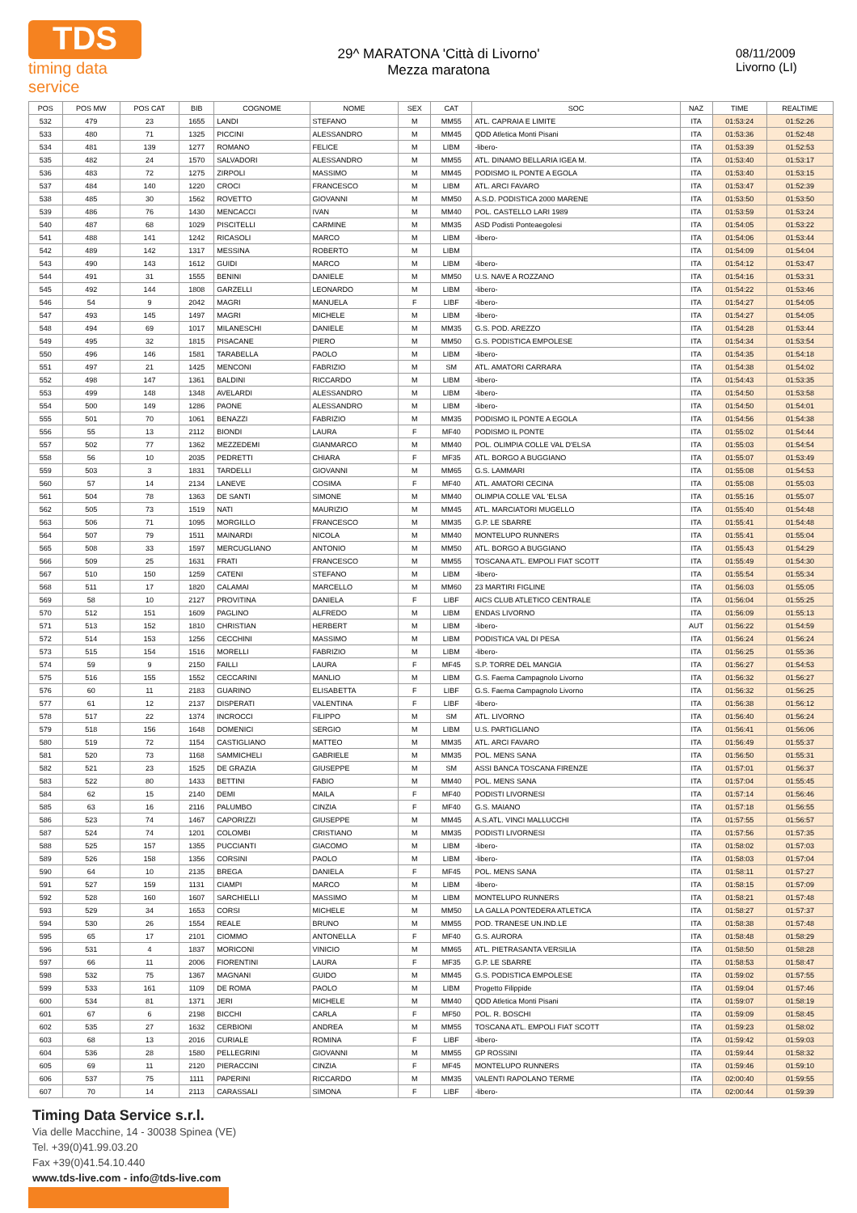TDS
timing data service
29^ MARATONA 'Città di Livorno'
Mezza maratona
08/11/2009
Livorno (LI)
| POS | POS MW | POS CAT | BIB | COGNOME | NOME | SEX | CAT | SOC | NAZ | TIME | REALTIME |
| --- | --- | --- | --- | --- | --- | --- | --- | --- | --- | --- | --- |
| 532 | 479 | 23 | 1655 | LANDI | STEFANO | M | MM55 | ATL. CAPRAIA E LIMITE | ITA | 01:53:24 | 01:52:26 |
| 533 | 480 | 71 | 1325 | PICCINI | ALESSANDRO | M | MM45 | QDD Atletica Monti Pisani | ITA | 01:53:36 | 01:52:48 |
| 534 | 481 | 139 | 1277 | ROMANO | FELICE | M | LIBM | -libero- | ITA | 01:53:39 | 01:52:53 |
| 535 | 482 | 24 | 1570 | SALVADORI | ALESSANDRO | M | MM55 | ATL. DINAMO BELLARIA IGEA M. | ITA | 01:53:40 | 01:53:17 |
| 536 | 483 | 72 | 1275 | ZIRPOLI | MASSIMO | M | MM45 | PODISMO IL PONTE A EGOLA | ITA | 01:53:40 | 01:53:15 |
| 537 | 484 | 140 | 1220 | CROCI | FRANCESCO | M | LIBM | ATL. ARCI FAVARO | ITA | 01:53:47 | 01:52:39 |
| 538 | 485 | 30 | 1562 | ROVETTO | GIOVANNI | M | MM50 | A.S.D. PODISTICA 2000 MARENE | ITA | 01:53:50 | 01:53:50 |
| 539 | 486 | 76 | 1430 | MENCACCI | IVAN | M | MM40 | POL. CASTELLO LARI 1989 | ITA | 01:53:59 | 01:53:24 |
| 540 | 487 | 68 | 1029 | PISCITELLI | CARMINE | M | MM35 | ASD Podisti Ponteaegolesi | ITA | 01:54:05 | 01:53:22 |
| 541 | 488 | 141 | 1242 | RICASOLI | MARCO | M | LIBM | -libero- | ITA | 01:54:06 | 01:53:44 |
| 542 | 489 | 142 | 1317 | MESSINA | ROBERTO | M | LIBM | | ITA | 01:54:09 | 01:54:04 |
| 543 | 490 | 143 | 1612 | GUIDI | MARCO | M | LIBM | -libero- | ITA | 01:54:12 | 01:53:47 |
| 544 | 491 | 31 | 1555 | BENINI | DANIELE | M | MM50 | U.S. NAVE A ROZZANO | ITA | 01:54:16 | 01:53:31 |
| 545 | 492 | 144 | 1808 | GARZELLI | LEONARDO | M | LIBM | -libero- | ITA | 01:54:22 | 01:53:46 |
| 546 | 54 | 9 | 2042 | MAGRI | MANUELA | F | LIBF | -libero- | ITA | 01:54:27 | 01:54:05 |
| 547 | 493 | 145 | 1497 | MAGRI | MICHELE | M | LIBM | -libero- | ITA | 01:54:27 | 01:54:05 |
| 548 | 494 | 69 | 1017 | MILANESCHI | DANIELE | M | MM35 | G.S. POD. AREZZO | ITA | 01:54:28 | 01:53:44 |
| 549 | 495 | 32 | 1815 | PISACANE | PIERO | M | MM50 | G.S. PODISTICA EMPOLESE | ITA | 01:54:34 | 01:53:54 |
| 550 | 496 | 146 | 1581 | TARABELLA | PAOLO | M | LIBM | -libero- | ITA | 01:54:35 | 01:54:18 |
| 551 | 497 | 21 | 1425 | MENCONI | FABRIZIO | M | SM | ATL. AMATORI CARRARA | ITA | 01:54:38 | 01:54:02 |
| 552 | 498 | 147 | 1361 | BALDINI | RICCARDO | M | LIBM | -libero- | ITA | 01:54:43 | 01:53:35 |
| 553 | 499 | 148 | 1348 | AVELARDI | ALESSANDRO | M | LIBM | -libero- | ITA | 01:54:50 | 01:53:58 |
| 554 | 500 | 149 | 1286 | PAONE | ALESSANDRO | M | LIBM | -libero- | ITA | 01:54:50 | 01:54:01 |
| 555 | 501 | 70 | 1061 | BENAZZI | FABRIZIO | M | MM35 | PODISMO IL PONTE A EGOLA | ITA | 01:54:56 | 01:54:38 |
| 556 | 55 | 13 | 2112 | BIONDI | LAURA | F | MF40 | PODISMO IL PONTE | ITA | 01:55:02 | 01:54:44 |
| 557 | 502 | 77 | 1362 | MEZZEDEMI | GIANMARCO | M | MM40 | POL. OLIMPIA COLLE VAL D'ELSA | ITA | 01:55:03 | 01:54:54 |
| 558 | 56 | 10 | 2035 | PEDRETTI | CHIARA | F | MF35 | ATL. BORGO A BUGGIANO | ITA | 01:55:07 | 01:53:49 |
| 559 | 503 | 3 | 1831 | TARDELLI | GIOVANNI | M | MM65 | G.S. LAMMARI | ITA | 01:55:08 | 01:54:53 |
| 560 | 57 | 14 | 2134 | LANEVE | COSIMA | F | MF40 | ATL. AMATORI CECINA | ITA | 01:55:08 | 01:55:03 |
| 561 | 504 | 78 | 1363 | DE SANTI | SIMONE | M | MM40 | OLIMPIA COLLE VAL 'ELSA | ITA | 01:55:16 | 01:55:07 |
| 562 | 505 | 73 | 1519 | NATI | MAURIZIO | M | MM45 | ATL. MARCIATORI MUGELLO | ITA | 01:55:40 | 01:54:48 |
| 563 | 506 | 71 | 1095 | MORGILLO | FRANCESCO | M | MM35 | G.P. LE SBARRE | ITA | 01:55:41 | 01:54:48 |
| 564 | 507 | 79 | 1511 | MAINARDI | NICOLA | M | MM40 | MONTELUPO RUNNERS | ITA | 01:55:41 | 01:55:04 |
| 565 | 508 | 33 | 1597 | MERCUGLIANO | ANTONIO | M | MM50 | ATL. BORGO A BUGGIANO | ITA | 01:55:43 | 01:54:29 |
| 566 | 509 | 25 | 1631 | FRATI | FRANCESCO | M | MM55 | TOSCANA ATL. EMPOLI FIAT SCOTT | ITA | 01:55:49 | 01:54:30 |
| 567 | 510 | 150 | 1259 | CATENI | STEFANO | M | LIBM | -libero- | ITA | 01:55:54 | 01:55:34 |
| 568 | 511 | 17 | 1820 | CALAMAI | MARCELLO | M | MM60 | 23 MARTIRI FIGLINE | ITA | 01:56:03 | 01:55:05 |
| 569 | 58 | 10 | 2127 | PROVITINA | DANIELA | F | LIBF | AICS CLUB ATLETICO CENTRALE | ITA | 01:56:04 | 01:55:25 |
| 570 | 512 | 151 | 1609 | PAGLINO | ALFREDO | M | LIBM | ENDAS LIVORNO | ITA | 01:56:09 | 01:55:13 |
| 571 | 513 | 152 | 1810 | CHRISTIAN | HERBERT | M | LIBM | -libero- | AUT | 01:56:22 | 01:54:59 |
| 572 | 514 | 153 | 1256 | CECCHINI | MASSIMO | M | LIBM | PODISTICA VAL DI PESA | ITA | 01:56:24 | 01:56:24 |
| 573 | 515 | 154 | 1516 | MORELLI | FABRIZIO | M | LIBM | -libero- | ITA | 01:56:25 | 01:55:36 |
| 574 | 59 | 9 | 2150 | FAILLI | LAURA | F | MF45 | S.P. TORRE DEL MANGIA | ITA | 01:56:27 | 01:54:53 |
| 575 | 516 | 155 | 1552 | CECCARINI | MANLIO | M | LIBM | G.S. Faema Campagnolo Livorno | ITA | 01:56:32 | 01:56:27 |
| 576 | 60 | 11 | 2183 | GUARINO | ELISABETTA | F | LIBF | G.S. Faema Campagnolo Livorno | ITA | 01:56:32 | 01:56:25 |
| 577 | 61 | 12 | 2137 | DISPERATI | VALENTINA | F | LIBF | -libero- | ITA | 01:56:38 | 01:56:12 |
| 578 | 517 | 22 | 1374 | INCROCCI | FILIPPO | M | SM | ATL. LIVORNO | ITA | 01:56:40 | 01:56:24 |
| 579 | 518 | 156 | 1648 | DOMENICI | SERGIO | M | LIBM | U.S. PARTIGLIANO | ITA | 01:56:41 | 01:56:06 |
| 580 | 519 | 72 | 1154 | CASTIGLIANO | MATTEO | M | MM35 | ATL. ARCI FAVARO | ITA | 01:56:49 | 01:55:37 |
| 581 | 520 | 73 | 1168 | SAMMICHELI | GABRIELE | M | MM35 | POL. MENS SANA | ITA | 01:56:50 | 01:55:31 |
| 582 | 521 | 23 | 1525 | DE GRAZIA | GIUSEPPE | M | SM | ASSI BANCA TOSCANA FIRENZE | ITA | 01:57:01 | 01:56:37 |
| 583 | 522 | 80 | 1433 | BETTINI | FABIO | M | MM40 | POL. MENS SANA | ITA | 01:57:04 | 01:55:45 |
| 584 | 62 | 15 | 2140 | DEMI | MAILA | F | MF40 | PODISTI LIVORNESI | ITA | 01:57:14 | 01:56:46 |
| 585 | 63 | 16 | 2116 | PALUMBO | CINZIA | F | MF40 | G.S. MAIANO | ITA | 01:57:18 | 01:56:55 |
| 586 | 523 | 74 | 1467 | CAPORIZZI | GIUSEPPE | M | MM45 | A.S.ATL. VINCI MALLUCCHI | ITA | 01:57:55 | 01:56:57 |
| 587 | 524 | 74 | 1201 | COLOMBI | CRISTIANO | M | MM35 | PODISTI LIVORNESI | ITA | 01:57:56 | 01:57:35 |
| 588 | 525 | 157 | 1355 | PUCCIANTI | GIACOMO | M | LIBM | -libero- | ITA | 01:58:02 | 01:57:03 |
| 589 | 526 | 158 | 1356 | CORSINI | PAOLO | M | LIBM | -libero- | ITA | 01:58:03 | 01:57:04 |
| 590 | 64 | 10 | 2135 | BREGA | DANIELA | F | MF45 | POL. MENS SANA | ITA | 01:58:11 | 01:57:27 |
| 591 | 527 | 159 | 1131 | CIAMPI | MARCO | M | LIBM | -libero- | ITA | 01:58:15 | 01:57:09 |
| 592 | 528 | 160 | 1607 | SARCHIELLI | MASSIMO | M | LIBM | MONTELUPO RUNNERS | ITA | 01:58:21 | 01:57:48 |
| 593 | 529 | 34 | 1653 | CORSI | MICHELE | M | MM50 | LA GALLA PONTEDERA ATLETICA | ITA | 01:58:27 | 01:57:37 |
| 594 | 530 | 26 | 1554 | REALE | BRUNO | M | MM55 | POD. TRANESE UN.IND.LE | ITA | 01:58:38 | 01:57:48 |
| 595 | 65 | 17 | 2101 | CIOMMO | ANTONELLA | F | MF40 | G.S. AURORA | ITA | 01:58:48 | 01:58:29 |
| 596 | 531 | 4 | 1837 | MORICONI | VINICIO | M | MM65 | ATL. PIETRASANTA VERSILIA | ITA | 01:58:50 | 01:58:28 |
| 597 | 66 | 11 | 2006 | FIORENTINI | LAURA | F | MF35 | G.P. LE SBARRE | ITA | 01:58:53 | 01:58:47 |
| 598 | 532 | 75 | 1367 | MAGNANI | GUIDO | M | MM45 | G.S. PODISTICA EMPOLESE | ITA | 01:59:02 | 01:57:55 |
| 599 | 533 | 161 | 1109 | DE ROMA | PAOLO | M | LIBM | Progetto Filippide | ITA | 01:59:04 | 01:57:46 |
| 600 | 534 | 81 | 1371 | JERI | MICHELE | M | MM40 | QDD Atletica Monti Pisani | ITA | 01:59:07 | 01:58:19 |
| 601 | 67 | 6 | 2198 | BICCHI | CARLA | F | MF50 | POL. R. BOSCHI | ITA | 01:59:09 | 01:58:45 |
| 602 | 535 | 27 | 1632 | CERBIONI | ANDREA | M | MM55 | TOSCANA ATL. EMPOLI FIAT SCOTT | ITA | 01:59:23 | 01:58:02 |
| 603 | 68 | 13 | 2016 | CURIALE | ROMINA | F | LIBF | -libero- | ITA | 01:59:42 | 01:59:03 |
| 604 | 536 | 28 | 1580 | PELLEGRINI | GIOVANNI | M | MM55 | GP ROSSINI | ITA | 01:59:44 | 01:58:32 |
| 605 | 69 | 11 | 2120 | PIERACCINI | CINZIA | F | MF45 | MONTELUPO RUNNERS | ITA | 01:59:46 | 01:59:10 |
| 606 | 537 | 75 | 1111 | PAPERINI | RICCARDO | M | MM35 | VALENTI RAPOLANO TERME | ITA | 02:00:40 | 01:59:55 |
| 607 | 70 | 14 | 2113 | CARASSALI | SIMONA | F | LIBF | -libero- | ITA | 02:00:44 | 01:59:39 |
Timing Data Service s.r.l.
Via delle Macchine, 14 - 30038 Spinea (VE)
Tel. +39(0)41.99.03.20
Fax +39(0)41.54.10.440
www.tds-live.com - info@tds-live.com